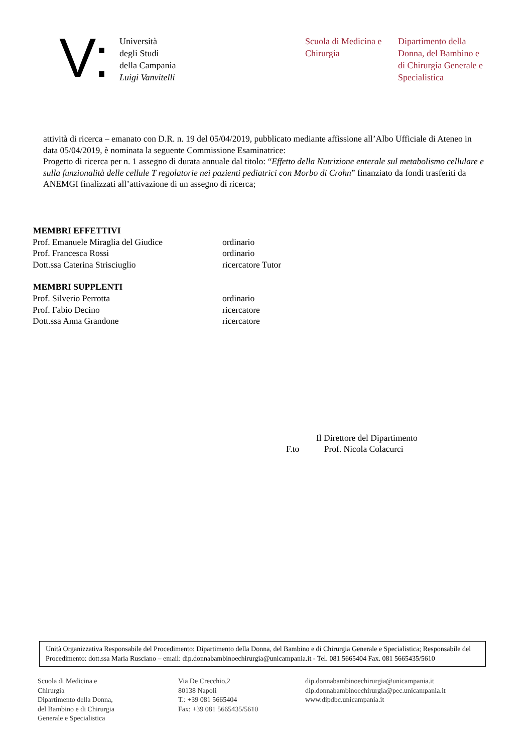V:
Università
degli Studi
della Campania
Luigi Vanvitelli
Scuola di Medicina e Chirurgia
Dipartimento della Donna, del Bambino e di Chirurgia Generale e Specialistica
attività di ricerca – emanato con D.R. n. 19 del 05/04/2019, pubblicato mediante affissione all’Albo Ufficiale di Ateneo in data 05/04/2019, è nominata la seguente Commissione Esaminatrice:
Progetto di ricerca per n. 1 assegno di durata annuale dal titolo: “Effetto della Nutrizione enterale sul metabolismo cellulare e sulla funzionalità delle cellule T regolatorie nei pazienti pediatrici con Morbo di Crohn” finanziato da fondi trasferiti da ANEMGI finalizzati all’attivazione di un assegno di ricerca;
| MEMBRI EFFETTIVI | |
| --- | --- |
| Prof. Emanuele Miraglia del Giudice | ordinario |
| Prof. Francesca Rossi | ordinario |
| Dott.ssa Caterina Strisciuglio | ricercatore Tutor |
| MEMBRI SUPPLENTI | |
| Prof. Silverio Perrotta | ordinario |
| Prof. Fabio Decino | ricercatore |
| Dott.ssa Anna Grandone | ricercatore |
Il Direttore del Dipartimento
F.to Prof. Nicola Colacurci
Unità Organizzativa Responsabile del Procedimento: Dipartimento della Donna, del Bambino e di Chirurgia Generale e Specialistica; Responsabile del Procedimento: dott.ssa Maria Rusciano – email: dip.donnabambinoechirurgia@unicampania.it - Tel. 081 5665404 Fax. 081 5665435/5610
Scuola di Medicina e
Chirurgia
Dipartimento della Donna,
del Bambino e di Chirurgia
Generale e Specialistica
Via De Crecchio,2
80138 Napoli
T.: +39 081 5665404
Fax: +39 081 5665435/5610
dip.donnabambinoechirurgia@unicampania.it
dip.donnabambinoechirurgia@pec.unicampania.it
www.dipdbc.unicampania.it